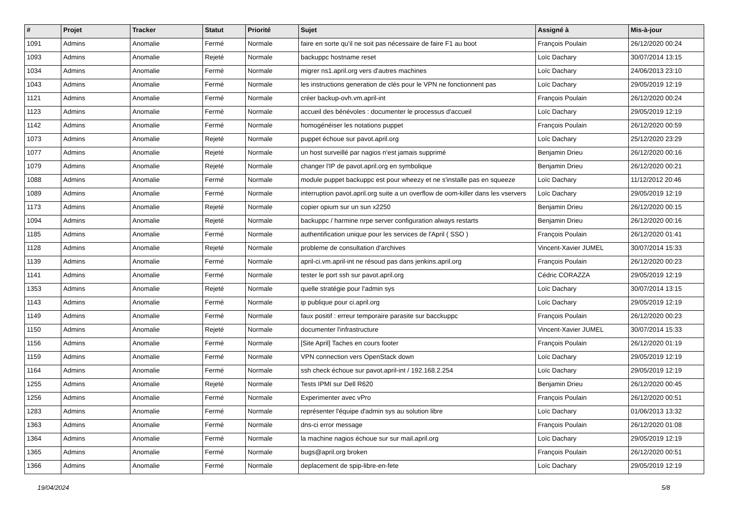| # | Projet | Tracker | Statut | Priorité | Sujet | Assigné à | Mis-à-jour |
| --- | --- | --- | --- | --- | --- | --- | --- |
| 1091 | Admins | Anomalie | Fermé | Normale | faire en sorte qu'il ne soit pas nécessaire de faire F1 au boot | François Poulain | 26/12/2020 00:24 |
| 1093 | Admins | Anomalie | Rejeté | Normale | backuppc hostname reset | Loïc Dachary | 30/07/2014 13:15 |
| 1034 | Admins | Anomalie | Fermé | Normale | migrer ns1.april.org vers d'autres machines | Loïc Dachary | 24/06/2013 23:10 |
| 1043 | Admins | Anomalie | Fermé | Normale | les instructions generation de clés pour le VPN ne fonctionnent pas | Loïc Dachary | 29/05/2019 12:19 |
| 1121 | Admins | Anomalie | Fermé | Normale | créer backup-ovh.vm.april-int | François Poulain | 26/12/2020 00:24 |
| 1123 | Admins | Anomalie | Fermé | Normale | accueil des bénévoles : documenter le processus d'accueil | Loïc Dachary | 29/05/2019 12:19 |
| 1142 | Admins | Anomalie | Fermé | Normale | homogénéiser les notations puppet | François Poulain | 26/12/2020 00:59 |
| 1073 | Admins | Anomalie | Rejeté | Normale | puppet échoue sur pavot.april.org | Loïc Dachary | 25/12/2020 23:29 |
| 1077 | Admins | Anomalie | Rejeté | Normale | un host surveillé par nagios n'est jamais supprimé | Benjamin Drieu | 26/12/2020 00:16 |
| 1079 | Admins | Anomalie | Rejeté | Normale | changer l'IP de pavot.april.org en symbolique | Benjamin Drieu | 26/12/2020 00:21 |
| 1088 | Admins | Anomalie | Fermé | Normale | module puppet backuppc est pour wheezy et ne s'installe pas en squeeze | Loïc Dachary | 11/12/2012 20:46 |
| 1089 | Admins | Anomalie | Fermé | Normale | interruption pavot.april.org suite a un overflow de oom-killer dans les vservers | Loïc Dachary | 29/05/2019 12:19 |
| 1173 | Admins | Anomalie | Rejeté | Normale | copier opium sur un sun x2250 | Benjamin Drieu | 26/12/2020 00:15 |
| 1094 | Admins | Anomalie | Rejeté | Normale | backuppc / harmine nrpe server configuration always restarts | Benjamin Drieu | 26/12/2020 00:16 |
| 1185 | Admins | Anomalie | Fermé | Normale | authentification unique pour les services de l'April ( SSO ) | François Poulain | 26/12/2020 01:41 |
| 1128 | Admins | Anomalie | Rejeté | Normale | probleme de consultation d'archives | Vincent-Xavier JUMEL | 30/07/2014 15:33 |
| 1139 | Admins | Anomalie | Fermé | Normale | april-ci.vm.april-int ne résoud pas dans jenkins.april.org | François Poulain | 26/12/2020 00:23 |
| 1141 | Admins | Anomalie | Fermé | Normale | tester le port ssh sur pavot.april.org | Cédric CORAZZA | 29/05/2019 12:19 |
| 1353 | Admins | Anomalie | Rejeté | Normale | quelle stratégie pour l'admin sys | Loïc Dachary | 30/07/2014 13:15 |
| 1143 | Admins | Anomalie | Fermé | Normale | ip publique pour ci.april.org | Loïc Dachary | 29/05/2019 12:19 |
| 1149 | Admins | Anomalie | Fermé | Normale | faux positif : erreur temporaire parasite sur bacckuppc | François Poulain | 26/12/2020 00:23 |
| 1150 | Admins | Anomalie | Rejeté | Normale | documenter l'infrastructure | Vincent-Xavier JUMEL | 30/07/2014 15:33 |
| 1156 | Admins | Anomalie | Fermé | Normale | [Site April] Taches en cours footer | François Poulain | 26/12/2020 01:19 |
| 1159 | Admins | Anomalie | Fermé | Normale | VPN connection vers OpenStack down | Loïc Dachary | 29/05/2019 12:19 |
| 1164 | Admins | Anomalie | Fermé | Normale | ssh check échoue sur pavot.april-int / 192.168.2.254 | Loïc Dachary | 29/05/2019 12:19 |
| 1255 | Admins | Anomalie | Rejeté | Normale | Tests IPMI sur Dell R620 | Benjamin Drieu | 26/12/2020 00:45 |
| 1256 | Admins | Anomalie | Fermé | Normale | Experimenter avec vPro | François Poulain | 26/12/2020 00:51 |
| 1283 | Admins | Anomalie | Fermé | Normale | représenter l'équipe d'admin sys au solution libre | Loïc Dachary | 01/06/2013 13:32 |
| 1363 | Admins | Anomalie | Fermé | Normale | dns-ci error message | François Poulain | 26/12/2020 01:08 |
| 1364 | Admins | Anomalie | Fermé | Normale | la machine nagios échoue sur sur mail.april.org | Loïc Dachary | 29/05/2019 12:19 |
| 1365 | Admins | Anomalie | Fermé | Normale | bugs@april.org broken | François Poulain | 26/12/2020 00:51 |
| 1366 | Admins | Anomalie | Fermé | Normale | deplacement de spip-libre-en-fete | Loïc Dachary | 29/05/2019 12:19 |
19/04/2024 5/8